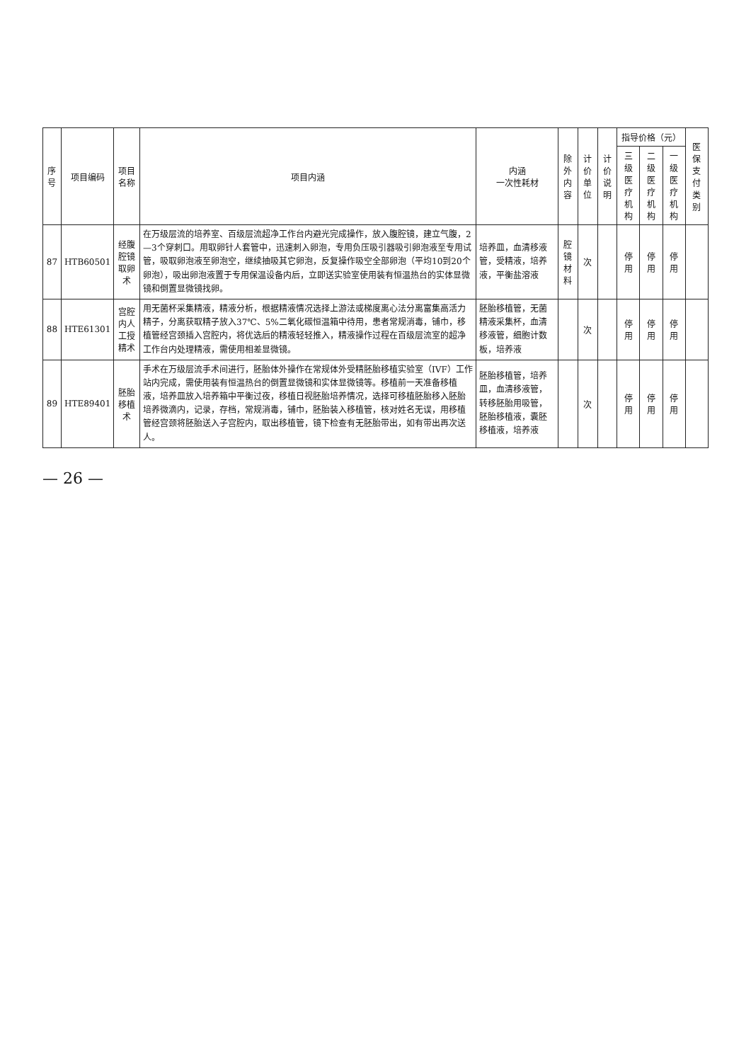| 序号 | 项目编码 | 项目名称 | 项目内涵 | 内涵 一次性耗材 | 除外内容 | 计价单位 | 计价说明 | 指导价格（元） | | | 医保支付类别 |
| --- | --- | --- | --- | --- | --- | --- | --- | --- | --- | --- | --- |
| | | | | | | | | 三级医疗机构 | 二级医疗机构 | 一级医疗机构 | |
| 87 | HTB60501 | 经腹腔镜取卵术 | 在万级层流的培养室、百级层流超净工作台内避光完成操作，放入腹腔镜，建立气腹，2—3个穿刺口。用取卵针人套管中，迅速刺入卵泡，专用负压吸引器吸引卵泡液至专用试管，吸取卵泡液至卵泡空，继续抽吸其它卵泡，反复操作吸空全部卵泡（平均10到20个卵泡），吸出卵泡液置于专用保温设备内后，立即送实验室使用装有恒温热台的实体显微镜和倒置显微镜找卵。 | 培养皿，血清移液管，受精液，培养液，平衡盐溶液 | 腔镜材料 | 次 | | 停用 | 停用 | 停用 | |
| 88 | HTE61301 | 宫腔内人工授精术 | 用无菌杯采集精液，精液分析，根据精液情况选择上游法或梯度离心法分离富集高活力精子，分离获取精子放入37℃、5%二氧化碳恒温箱中待用，患者常规消毒，铺巾，移植管经宫颈插入宫腔内，将优选后的精液轻轻推入，精液操作过程在百级层流室的超净工作台内处理精液，需使用相差显微镜。 | 胚胎移植管，无菌精液采集杯，血清移液管，细胞计数板，培养液 | | 次 | | 停用 | 停用 | 停用 | |
| 89 | HTE89401 | 胚胎移植术 | 手术在万级层流手术间进行，胚胎体外操作在常规体外受精胚胎移植实验室（IVF）工作站内完成，需使用装有恒温热台的倒置显微镜和实体显微镜等。移植前一天准备移植液，培养皿放入培养箱中平衡过夜，移植日视胚胎培养情况，选择可移植胚胎移入胚胎培养微滴内，记录，存档，常规消毒，铺巾，胚胎装入移植管，核对姓名无误，用移植管经宫颈将胚胎送入子宫腔内，取出移植管，镜下检查有无胚胎带出，如有带出再次送人。 | 胚胎移植管，培养皿，血清移液管，转移胚胎用吸管，胚胎移植液，囊胚移植液，培养液 | | 次 | | 停用 | 停用 | 停用 | |
— 26 —